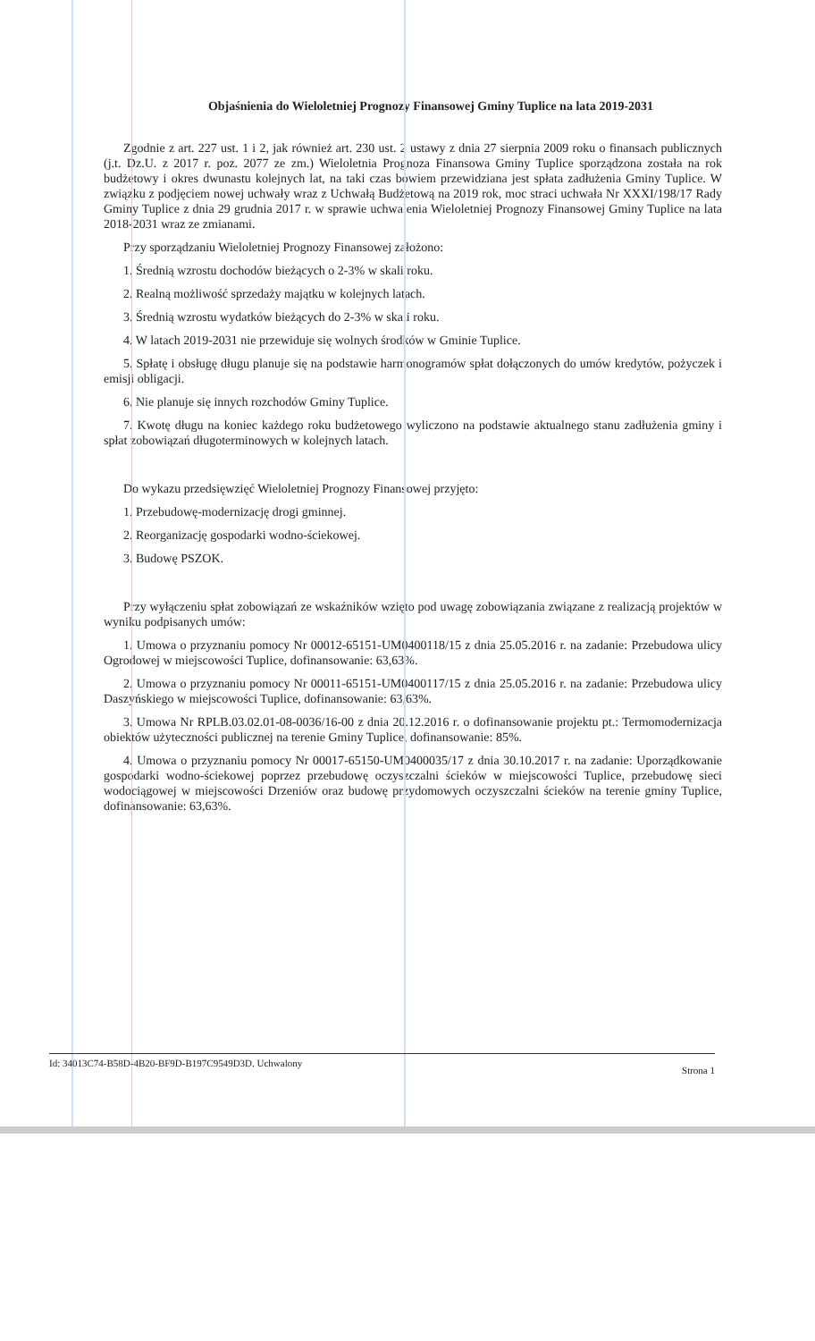Objaśnienia do Wieloletniej Prognozy Finansowej Gminy Tuplice na lata 2019-2031
Zgodnie z art. 227 ust. 1 i 2, jak również art. 230 ust. 2 ustawy z dnia 27 sierpnia 2009 roku o finansach publicznych (j.t. Dz.U. z 2017 r. poz. 2077 ze zm.) Wieloletnia Prognoza Finansowa Gminy Tuplice sporządzona została na rok budżetowy i okres dwunastu kolejnych lat, na taki czas bowiem przewidziana jest spłata zadłużenia Gminy Tuplice. W związku z podjęciem nowej uchwały wraz z Uchwałą Budżetową na 2019 rok, moc straci uchwała Nr XXXI/198/17 Rady Gminy Tuplice z dnia 29 grudnia 2017 r. w sprawie uchwalenia Wieloletniej Prognozy Finansowej Gminy Tuplice na lata 2018-2031 wraz ze zmianami.
Przy sporządzaniu Wieloletniej Prognozy Finansowej założono:
1. Średnią wzrostu dochodów bieżących o 2-3% w skali roku.
2. Realną możliwość sprzedaży majątku w kolejnych latach.
3. Średnią wzrostu wydatków bieżących do 2-3% w skali roku.
4. W latach 2019-2031 nie przewiduje się wolnych środków w Gminie Tuplice.
5. Spłatę i obsługę długu planuje się na podstawie harmonogramów spłat dołączonych do umów kredytów, pożyczek i emisji obligacji.
6. Nie planuje się innych rozchodów Gminy Tuplice.
7. Kwotę długu na koniec każdego roku budżetowego wyliczono na podstawie aktualnego stanu zadłużenia gminy i spłat zobowiązań długoterminowych w kolejnych latach.
Do wykazu przedsięwzięć Wieloletniej Prognozy Finansowej przyjęto:
1. Przebudowę-modernizację drogi gminnej.
2. Reorganizację gospodarki wodno-ściekowej.
3. Budowę PSZOK.
Przy wyłączeniu spłat zobowiązań ze wskaźników wzięto pod uwagę zobowiązania związane z realizacją projektów w wyniku podpisanych umów:
1. Umowa o przyznaniu pomocy Nr 00012-65151-UM0400118/15 z dnia 25.05.2016 r. na zadanie: Przebudowa ulicy Ogrodowej w miejscowości Tuplice, dofinansowanie: 63,63%.
2. Umowa o przyznaniu pomocy Nr 00011-65151-UM0400117/15 z dnia 25.05.2016 r. na zadanie: Przebudowa ulicy Daszyńskiego w miejscowości Tuplice, dofinansowanie: 63,63%.
3. Umowa Nr RPLB.03.02.01-08-0036/16-00 z dnia 20.12.2016 r. o dofinansowanie projektu pt.: Termomodernizacja obiektów użyteczności publicznej na terenie Gminy Tuplice, dofinansowanie: 85%.
4. Umowa o przyznaniu pomocy Nr 00017-65150-UM0400035/17 z dnia 30.10.2017 r. na zadanie: Uporządkowanie gospodarki wodno-ściekowej poprzez przebudowę oczyszczalni ścieków w miejscowości Tuplice, przebudowę sieci wodociągowej w miejscowości Drzeniów oraz budowę przydomowych oczyszczalni ścieków na terenie gminy Tuplice, dofinansowanie: 63,63%.
Id: 34013C74-B58D-4B20-BF9D-B197C9549D3D. Uchwalony Strona 1